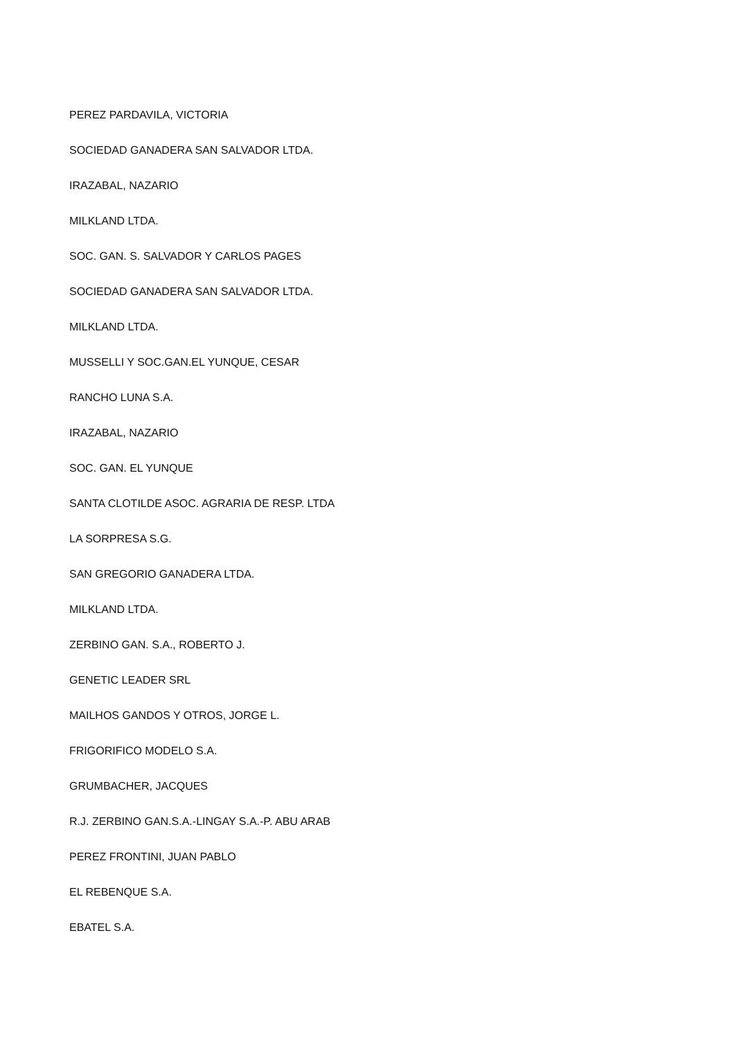PEREZ PARDAVILA, VICTORIA
SOCIEDAD GANADERA SAN SALVADOR LTDA.
IRAZABAL, NAZARIO
MILKLAND LTDA.
SOC. GAN. S. SALVADOR Y CARLOS PAGES
SOCIEDAD GANADERA SAN SALVADOR LTDA.
MILKLAND LTDA.
MUSSELLI Y SOC.GAN.EL YUNQUE, CESAR
RANCHO LUNA S.A.
IRAZABAL, NAZARIO
SOC. GAN. EL YUNQUE
SANTA CLOTILDE ASOC. AGRARIA DE RESP. LTDA
LA SORPRESA S.G.
SAN GREGORIO GANADERA LTDA.
MILKLAND LTDA.
ZERBINO GAN. S.A., ROBERTO J.
GENETIC LEADER SRL
MAILHOS GANDOS Y OTROS, JORGE L.
FRIGORIFICO MODELO S.A.
GRUMBACHER, JACQUES
R.J. ZERBINO GAN.S.A.-LINGAY S.A.-P. ABU ARAB
PEREZ FRONTINI, JUAN PABLO
EL REBENQUE S.A.
EBATEL S.A.